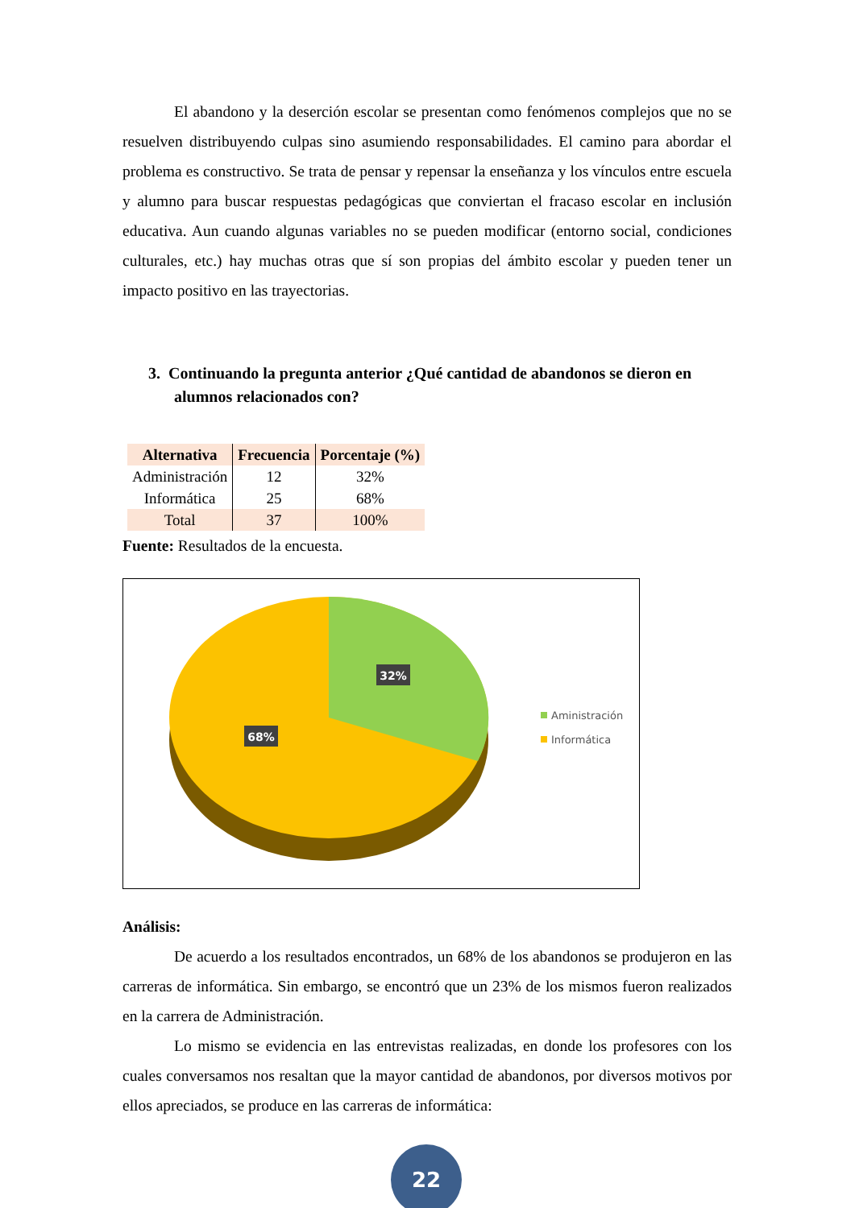El abandono y la deserción escolar se presentan como fenómenos complejos que no se resuelven distribuyendo culpas sino asumiendo responsabilidades. El camino para abordar el problema es constructivo. Se trata de pensar y repensar la enseñanza y los vínculos entre escuela y alumno para buscar respuestas pedagógicas que conviertan el fracaso escolar en inclusión educativa. Aun cuando algunas variables no se pueden modificar (entorno social, condiciones culturales, etc.) hay muchas otras que sí son propias del ámbito escolar y pueden tener un impacto positivo en las trayectorias.
3. Continuando la pregunta anterior ¿Qué cantidad de abandonos se dieron en alumnos relacionados con?
| Alternativa | Frecuencia | Porcentaje (%) |
| --- | --- | --- |
| Administración | 12 | 32% |
| Informática | 25 | 68% |
| Total | 37 | 100% |
Fuente: Resultados de la encuesta.
32%
68%
Aministración
Informática
Análisis:
De acuerdo a los resultados encontrados, un 68% de los abandonos se produjeron en las carreras de informática. Sin embargo, se encontró que un 23% de los mismos fueron realizados en la carrera de Administración.
Lo mismo se evidencia en las entrevistas realizadas, en donde los profesores con los cuales conversamos nos resaltan que la mayor cantidad de abandonos, por diversos motivos por ellos apreciados, se produce en las carreras de informática:
22